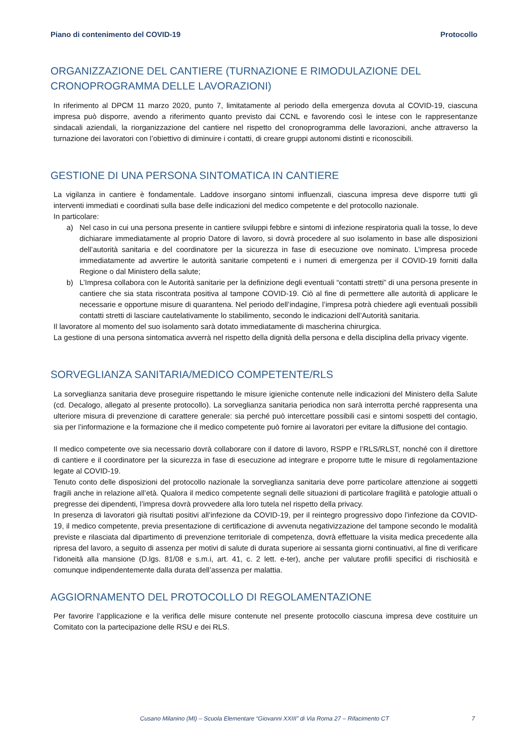Piano di contenimento del COVID-19 Protocollo
ORGANIZZAZIONE DEL CANTIERE (TURNAZIONE E RIMODULAZIONE DEL CRONOPROGRAMMA DELLE LAVORAZIONI)
In riferimento al DPCM 11 marzo 2020, punto 7, limitatamente al periodo della emergenza dovuta al COVID-19, ciascuna impresa può disporre, avendo a riferimento quanto previsto dai CCNL e favorendo così le intese con le rappresentanze sindacali aziendali, la riorganizzazione del cantiere nel rispetto del cronoprogramma delle lavorazioni, anche attraverso la turnazione dei lavoratori con l’obiettivo di diminuire i contatti, di creare gruppi autonomi distinti e riconoscibili.
GESTIONE DI UNA PERSONA SINTOMATICA IN CANTIERE
La vigilanza in cantiere è fondamentale. Laddove insorgano sintomi influenzali, ciascuna impresa deve disporre tutti gli interventi immediati e coordinati sulla base delle indicazioni del medico competente e del protocollo nazionale.
In particolare:
a) Nel caso in cui una persona presente in cantiere sviluppi febbre e sintomi di infezione respiratoria quali la tosse, lo deve dichiarare immediatamente al proprio Datore di lavoro, si dovrà procedere al suo isolamento in base alle disposizioni dell’autorità sanitaria e del coordinatore per la sicurezza in fase di esecuzione ove nominato. L’impresa procede immediatamente ad avvertire le autorità sanitarie competenti e i numeri di emergenza per il COVID-19 forniti dalla Regione o dal Ministero della salute;
b) L’Impresa collabora con le Autorità sanitarie per la definizione degli eventuali “contatti stretti” di una persona presente in cantiere che sia stata riscontrata positiva al tampone COVID-19. Ciò al fine di permettere alle autorità di applicare le necessarie e opportune misure di quarantena. Nel periodo dell’indagine, l’impresa potrà chiedere agli eventuali possibili contatti stretti di lasciare cautelativamente lo stabilimento, secondo le indicazioni dell’Autorità sanitaria.
Il lavoratore al momento del suo isolamento sarà dotato immediatamente di mascherina chirurgica.
La gestione di una persona sintomatica avverrà nel rispetto della dignità della persona e della disciplina della privacy vigente.
SORVEGLIANZA SANITARIA/MEDICO COMPETENTE/RLS
La sorveglianza sanitaria deve proseguire rispettando le misure igieniche contenute nelle indicazioni del Ministero della Salute (cd. Decalogo, allegato al presente protocollo). La sorveglianza sanitaria periodica non sarà interrotta perché rappresenta una ulteriore misura di prevenzione di carattere generale: sia perché può intercettare possibili casi e sintomi sospetti del contagio, sia per l’informazione e la formazione che il medico competente può fornire ai lavoratori per evitare la diffusione del contagio.
Il medico competente ove sia necessario dovrà collaborare con il datore di lavoro, RSPP e l’RLS/RLST, nonché con il direttore di cantiere e il coordinatore per la sicurezza in fase di esecuzione ad integrare e proporre tutte le misure di regolamentazione legate al COVID-19.
Tenuto conto delle disposizioni del protocollo nazionale la sorveglianza sanitaria deve porre particolare attenzione ai soggetti fragili anche in relazione all’età. Qualora il medico competente segnali delle situazioni di particolare fragilità e patologie attuali o pregresse dei dipendenti, l’impresa dovrà provvedere alla loro tutela nel rispetto della privacy.
In presenza di lavoratori già risultati positivi all’infezione da COVID-19, per il reintegro progressivo dopo l’infezione da COVID-19, il medico competente, previa presentazione di certificazione di avvenuta negativizzazione del tampone secondo le modalità previste e rilasciata dal dipartimento di prevenzione territoriale di competenza, dovrà effettuare la visita medica precedente alla ripresa del lavoro, a seguito di assenza per motivi di salute di durata superiore ai sessanta giorni continuativi, al fine di verificare l’idoneità alla mansione (D.lgs. 81/08 e s.m.i, art. 41, c. 2 lett. e-ter), anche per valutare profili specifici di rischiosità e comunque indipendentemente dalla durata dell’assenza per malattia.
AGGIORNAMENTO DEL PROTOCOLLO DI REGOLAMENTAZIONE
Per favorire l’applicazione e la verifica delle misure contenute nel presente protocollo ciascuna impresa deve costituire un Comitato con la partecipazione delle RSU e dei RLS.
Cusano Milanino (MI) – Scuola Elementare “Giovanni XXIII” di Via Roma 27 – Rifacimento CT 7